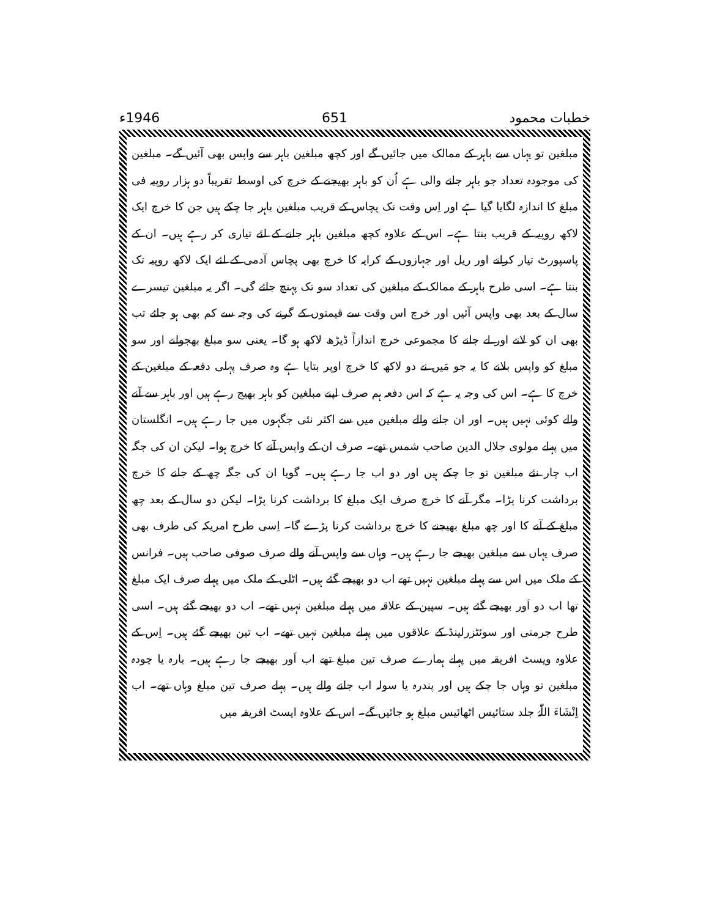خطبات محمود 651 1946ء
مبلغین تو یہاں سے باہر کے ممالک میں جائیں گے اور کچھ مبلغین باہر سے واپس بھی آئیں گے۔ مبلغین کی موجودہ تعداد جو باہر جانے والی ہے اُن کو باہر بھیجنے کے خرچ کی اوسط تقریباً دو ہزار روپیہ فی مبلغ کا اندازہ لگایا گیا ہے اور اِس وقت تک پچاس کے قریب مبلغین باہر جا چکے ہیں جن کا خرچ ایک لاکھ روپیہ کے قریب بنتا ہے۔ اس کے علاوہ کچھ مبلغین باہر جانے کے لئے تیاری کر رہے ہیں۔ ان کے پاسپورٹ تیار کرانے اور ریل اور جہازوں کے کرایہ کا خرچ بھی پچاس آدمی کے لئے ایک لاکھ روپیہ تک بنتا ہے۔ اسی طرح باہر کے ممالک کے مبلغین کی تعداد سو تک پہنچ جائے گی۔ اگر یہ مبلغین تیسرے سال کے بعد بھی واپس آئیں اور خرچ اس وقت سے قیمتوں کے گرنے کی وجہ سے کم بھی ہو جائے تب بھی ان کو لانے اور لے جانے کا مجموعی خرچ اندازاً ڈیڑھ لاکھ ہو گا۔ یعنی سو مبلغ بھجوانے اور سو مبلغ کو واپس بلانے کا یہ جو مَیں نے دو لاکھ کا خرچ اوپر بتایا ہے وہ صرف پہلی دفعہ کے مبلغین کے خرچ کا ہے۔ اس کی وجہ یہ ہے کہ اس دفعہ ہم صرف اپنے مبلغین کو باہر بھیج رہے ہیں اور باہر سے آنے والے کوئی نہیں ہیں۔ اور ان جانے والے مبلغین میں سے اکثر نئی جگہوں میں جا رہے ہیں۔ انگلستان میں پہلے مولوی جلال الدین صاحب شمس تھے۔ صرف ان کے واپس آنے کا خرچ ہوا۔ لیکن ان کی جگہ اب چار نئے مبلغین تو جا چکے ہیں اور دو اب جا رہے ہیں۔ گویا ان کی جگہ چھ کے جانے کا خرچ برداشت کرنا پڑا۔ مگر آنے کا خرچ صرف ایک مبلغ کا برداشت کرنا پڑا۔ لیکن دو سال کے بعد چھ مبلغ کے آنے کا اور چھ مبلغ بھیجنے کا خرچ برداشت کرنا پڑے گا۔ اِسی طرح امریکہ کی طرف بھی صرف یہاں سے مبلغین بھیجے جا رہے ہیں۔ وہاں سے واپس آنے والے صرف صوفی صاحب ہیں۔ فرانس کے ملک میں اس سے پہلے مبلغین نہیں تھے اب دو بھیجے گئے ہیں۔ اٹلی کے ملک میں پہلے صرف ایک مبلغ تھا اب دو اَور بھیجے گئے ہیں۔ سپین کے علاقہ میں پہلے مبلغین نہیں تھے۔ اب دو بھیجے گئے ہیں۔ اسی طرح جرمنی اور سوئٹزرلینڈ کے علاقوں میں پہلے مبلغین نہیں تھے۔ اب تین بھیجے گئے ہیں۔ اِس کے علاوہ ویسٹ افریقہ میں پہلے ہمارے صرف تین مبلغ تھے اب اَور بھیجے جا رہے ہیں۔ بارہ یا چودہ مبلغین تو وہاں جا چکے ہیں اور پندرہ یا سولہ اب جانے والے ہیں۔ پہلے صرف تین مبلغ وہاں تھے۔ اب اِنْشَاءَ اللّٰہُ جلد ستائیس اٹھائیس مبلغ ہو جائیں گے۔ اس کے علاوہ ایسٹ افریقہ میں